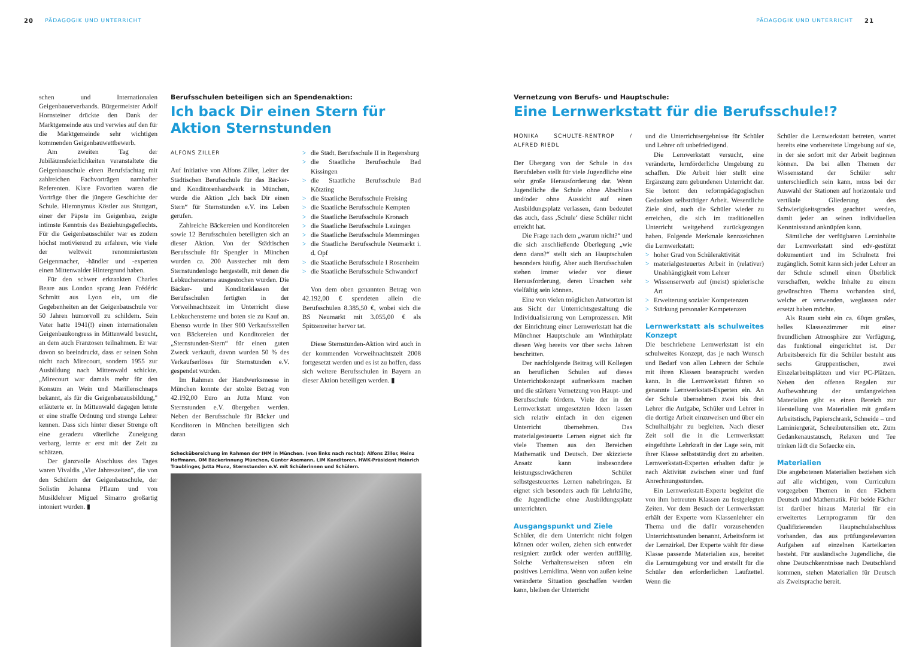20 PÄDAGOGIK UND UNTERRICHT
PÄDAGOGIK UND UNTERRICHT 21
schen und Internationalen Geigenbauerverbands. Bürgermeister Adolf Hornsteiner drückte den Dank der Marktgemeinde aus und verwies auf den für die Marktgemeinde sehr wichtigen kommenden Geigenbauwettbewerb.
Am zweiten Tag der Jubiläumsfeierlichkeiten veranstaltete die Geigenbauschule einen Berufsfachtag mit zahlreichen Fachvorträgen namhafter Referenten. Klare Favoriten waren die Vorträge über die jüngere Geschichte der Schule. Hieronymus Köstler aus Stuttgart, einer der Päpste im Geigenbau, zeigte intimste Kenntnis des Beziehungsgeflechts. Für die Geigenbausschüler war es zudem höchst motivierend zu erfahren, wie viele der weltweit renommiertesten Geigenmacher, -händler und -experten einen Mittenwalder Hintergrund haben.
Für den schwer erkrankten Charles Beare aus London sprang Jean Frédéric Schmitt aus Lyon ein, um die Gegebenheiten an der Geigenbauschule vor 50 Jahren humorvoll zu schildern. Sein Vater hatte 1941(!) einen internationalen Geigenbaukongress in Mittenwald besucht, an dem auch Franzosen teilnahmen. Er war davon so beeindruckt, dass er seinen Sohn nicht nach Mirecourt, sondern 1955 zur Ausbildung nach Mittenwald schickte. „Mirecourt war damals mehr für den Konsum an Wein und Marillenschnaps bekannt, als für die Geigenbauausbildung," erläuterte er. In Mittenwald dagegen lernte er eine straffe Ordnung und strenge Lehrer kennen. Dass sich hinter dieser Strenge oft eine geradezu väterliche Zuneigung verbarg, lernte er erst mit der Zeit zu schätzen.
Der glanzvolle Abschluss des Tages waren Vivaldis „Vier Jahreszeiten", die von den Schülern der Geigenbauschule, der Solistin Johanna Pflaum und von Musiklehrer Miguel Simarro großartig intoniert wurden. ▮
Berufsschulen beteiligen sich an Spendenaktion:
Ich back Dir einen Stern für Aktion Sternstunden
ALFONS ZILLER
Auf Initiative von Alfons Ziller, Leiter der Städtischen Berufsschule für das Bäcker- und Konditorenhandwerk in München, wurde die Aktion „Ich back Dir einen Stern“ für Sternstunden e.V. ins Leben gerufen.
Zahlreiche Bäckereien und Konditoreien sowie 12 Berufsschulen beteiligten sich an dieser Aktion. Von der Städtischen Berufsschule für Spengler in München wurden ca. 200 Ausstecher mit dem Sternstundenlogo hergestellt, mit denen die Lebkuchensterne ausgestochen wurden. Die Bäcker- und Konditorklassen der Berufsschulen fertigten in der Vorweihnachtszeit im Unterricht diese Lebkuchensterne und boten sie zu Kauf an. Ebenso wurde in über 900 Verkaufsstellen von Bäckereien und Konditoreien der „Sternstunden-Stern“ für einen guten Zweck verkauft, davon wurden 50 % des Verkaufserlöses für Sternstunden e.V. gespendet wurden.
Im Rahmen der Handwerksmesse in München konnte der stolze Betrag von 42.192,00 Euro an Jutta Munz von Sternstunden e.V. übergeben werden. Neben der Berufsschule für Bäcker und Konditoren in München beteiligten sich daran
> die Städt. Berufsschule II in Regensburg
> die Staatliche Berufsschule Bad Kissingen
> die Staatliche Berufsschule Bad Kötzting
> die Staatliche Berufsschule Freising
> die Staatliche Berufsschule Kempten
> die Staatliche Berufsschule Kronach
> die Staatliche Berufsschule Lauingen
> die Staatliche Berufsschule Memmingen
> die Staatliche Berufsschule Neumarkt i. d. Opf
> die Staatliche Berufsschule I Rosenheim
> die Staatliche Berufsschule Schwandorf
Von dem oben genannten Betrag von 42.192,00 € spendeten allein die Berufsschulen 8.385,50 €, wobei sich die BS Neumarkt mit 3.055,00 € als Spitzenreiter hervor tat.
Diese Sternstunden-Aktion wird auch in der kommenden Vorweihnachtszeit 2008 fortgesetzt werden und es ist zu hoffen, dass sich weitere Berufsschulen in Bayern an dieser Aktion beteiligen werden. ▮
Scheckübereichung im Rahmen der IHM in München. (von links nach rechts): Alfons Ziller, Heinz Hoffmann, OM Bäckerinnung München, Günter Asemann, LIM Konditoren, HWK-Präsident Heinrich Traublinger, Jutta Munz, Sternstunden e.V. mit Schülerinnen und Schülern.
Vernetzung von Berufs- und Hauptschule:
Eine Lernwerkstatt für die Berufsschule!?
MONIKA SCHULTE-RENTROP / ALFRED RIEDL
Der Übergang von der Schule in das Berufsleben stellt für viele Jugendliche eine sehr große Herausforderung dar. Wenn Jugendliche die Schule ohne Abschluss und/oder ohne Aussicht auf einen Ausbildungsplatz verlassen, dann bedeutet das auch, dass ‚Schule‘ diese Schüler nicht erreicht hat.
Die Frage nach dem „warum nicht?“ und die sich anschließende Überlegung „wie denn dann?“ stellt sich an Hauptschulen besonders häufig. Aber auch Berufsschulen stehen immer wieder vor dieser Herausforderung, deren Ursachen sehr vielfältig sein können.
Eine von vielen möglichen Antworten ist aus Sicht der Unterrichtsgestaltung die Individualisierung von Lernprozessen. Mit der Einrichtung einer Lernwerkstatt hat die Münchner Hauptschule am Winthirplatz diesen Weg bereits vor über sechs Jahren beschritten.
Der nachfolgende Beitrag will Kollegen an beruflichen Schulen auf dieses Unterrichtskonzept aufmerksam machen und die stärkere Vernetzung von Haupt- und Berufsschule fördern. Viele der in der Lernwerkstatt umgesetzten Ideen lassen sich relativ einfach in den eigenen Unterricht übernehmen. Das materialgesteuerte Lernen eignet sich für viele Themen aus den Bereichen Mathematik und Deutsch. Der skizzierte Ansatz kann insbesondere leistungsschwächeren Schüler selbstgesteuertes Lernen nahebringen. Er eignet sich besonders auch für Lehrkräfte, die Jugendliche ohne Ausbildungsplatz unterrichten.
Ausgangspunkt und Ziele
Schüler, die dem Unterricht nicht folgen können oder wollen, ziehen sich entweder resigniert zurück oder werden auffällig. Solche Verhaltensweisen stören ein positives Lernklima. Wenn von außen keine veränderte Situation geschaffen werden kann, bleiben der Unterricht
und die Unterrichtsergebnisse für Schüler und Lehrer oft unbefriedigend.
Die Lernwerkstatt versucht, eine veränderte, lernförderliche Umgebung zu schaffen. Die Arbeit hier stellt eine Ergänzung zum gebundenen Unterricht dar. Sie betont den reformpädagogischen Gedanken selbsttätiger Arbeit. Wesentliche Ziele sind, auch die Schüler wieder zu erreichen, die sich im traditionellen Unterricht weitgehend zurückgezogen haben. Folgende Merkmale kennzeichnen die Lernwerkstatt:
> hoher Grad von Schüleraktivität
> materialgesteuertes Arbeit in (relativer) Unabhängigkeit vom Lehrer
> Wissenserwerb auf (meist) spielerische Art
> Erweiterung sozialer Kompetenzen
> Stärkung personaler Kompetenzen
Lernwerkstatt als schulweites Konzept
Die beschriebene Lernwerkstatt ist ein schulweites Konzept, das je nach Wunsch und Bedarf von allen Lehrern der Schule mit ihren Klassen beansprucht werden kann. In die Lernwerkstatt führen so genannte Lernwerkstatt-Experten ein. An der Schule übernehmen zwei bis drei Lehrer die Aufgabe, Schüler und Lehrer in die dortige Arbeit einzuweisen und über ein Schulhalbjahr zu begleiten. Nach dieser Zeit soll die in die Lernwerkstatt eingeführte Lehrkraft in der Lage sein, mit ihrer Klasse selbstständig dort zu arbeiten. Lernwerkstatt-Experten erhalten dafür je nach Aktivität zwischen einer und fünf Anrechnungsstunden.
Ein Lernwerkstatt-Experte begleitet die von ihm betreuten Klassen zu festgelegten Zeiten. Vor dem Besuch der Lernwerkstatt erhält der Experte vom Klassenlehrer ein Thema und die dafür vorzusehenden Unterrichtsstunden benannt. Arbeitsform ist der Lernzirkel. Der Experte wählt für diese Klasse passende Materialien aus, bereitet die Lernumgebung vor und erstellt für die Schüler den erforderlichen Laufzettel. Wenn die
Schüler die Lernwerkstatt betreten, wartet bereits eine vorbereitete Umgebung auf sie, in der sie sofort mit der Arbeit beginnen können. Da bei allen Themen der Wissensstand der Schüler sehr unterschiedlich sein kann, muss bei der Auswahl der Stationen auf horizontale und vertikale Gliederung des Schwierigkeitsgrades geachtet werden, damit jeder an seinen individuellen Kenntnisstand anknüpfen kann.
Sämtliche der verfügbaren Lerninhalte der Lernwerkstatt sind edv-gestützt dokumentiert und im Schulnetz frei zugänglich. Somit kann sich jeder Lehrer an der Schule schnell einen Überblick verschaffen, welche Inhalte zu einem gewünschten Thema vorhanden sind, welche er verwenden, weglassen oder ersetzt haben möchte.
Als Raum steht ein ca. 60qm großes, helles Klassenzimmer mit einer freundlichen Atmosphäre zur Verfügung, das funktional eingerichtet ist. Der Arbeitsbereich für die Schüler besteht aus sechs Gruppentischen, zwei Einzelarbeitsplätzen und vier PC-Plätzen. Neben den offenen Regalen zur Aufbewahrung der umfangreichen Materialien gibt es einen Bereich zur Herstellung von Materialien mit großem Arbeitstisch, Papierschrank, Schneide – und Laminiergerät, Schreibutensilien etc. Zum Gedankenaustausch, Relaxen und Tee trinken lädt die Sofaecke ein.
Materialien
Die angebotenen Materialien beziehen sich auf alle wichtigen, vom Curriculum vorgegeben Themen in den Fächern Deutsch und Mathematik. Für beide Fächer ist darüber hinaus Material für ein erweitertes Lernprogramm für den Qualifizierenden Hauptschulabschluss vorhanden, das aus prüfungsrelevanten Aufgaben auf einzelnen Karteikarten besteht. Für ausländische Jugendliche, die ohne Deutschkenntnisse nach Deutschland kommen, stehen Materialien für Deutsch als Zweitsprache bereit.